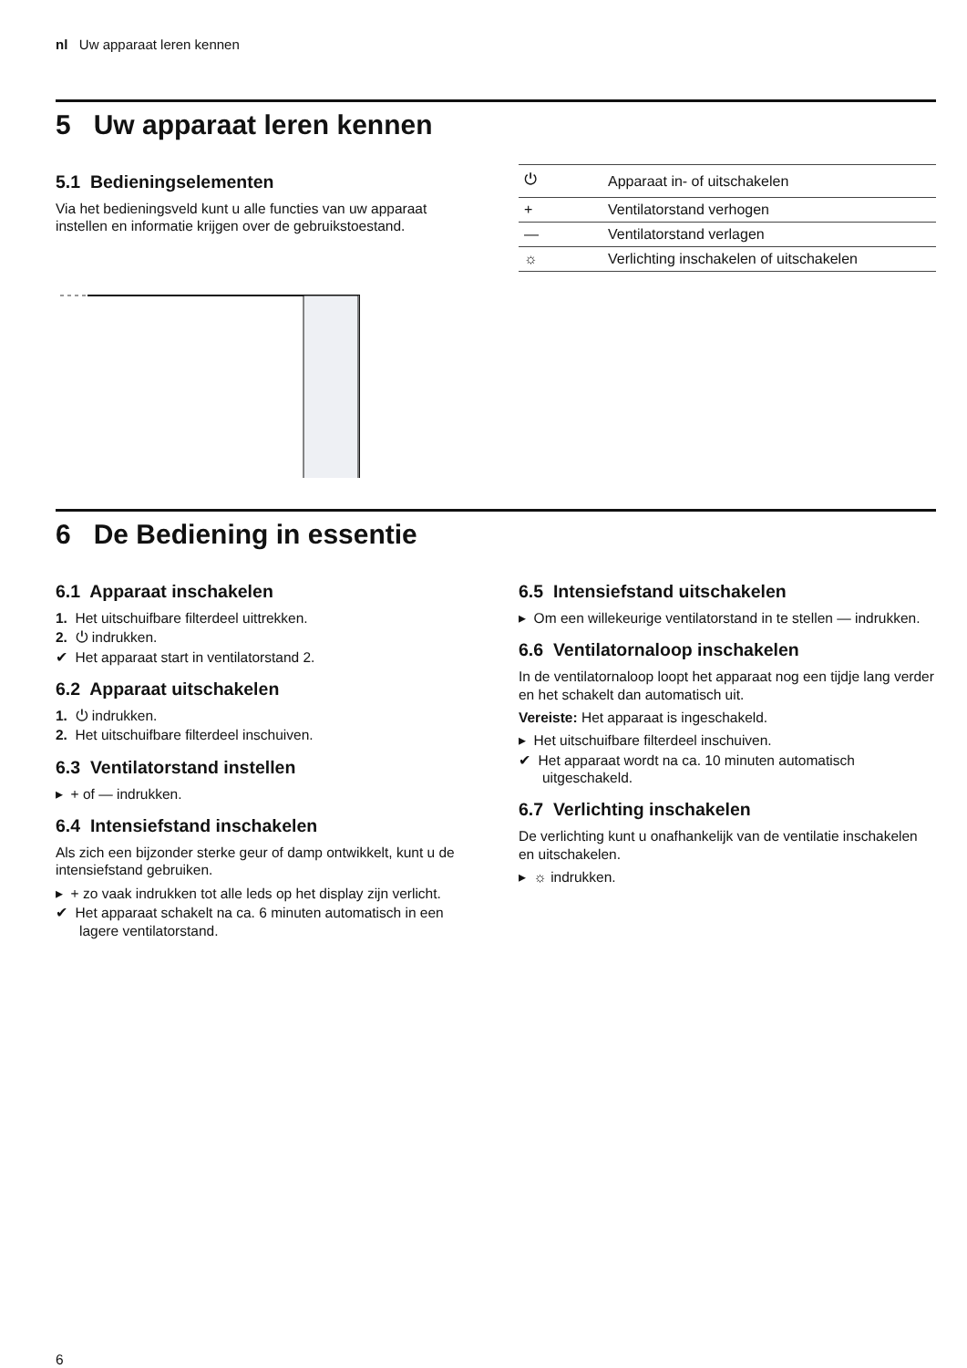nl Uw apparaat leren kennen
5 Uw apparaat leren kennen
5.1 Bedieningselementen
Via het bedieningsveld kunt u alle functies van uw apparaat instellen en informatie krijgen over de gebruikstoestand.
| ⏻ | Apparaat in- of uitschakelen |
| + | Ventilatorstand verhogen |
| — | Ventilatorstand verlagen |
| ☼ | Verlichting inschakelen of uitschakelen |
6 De Bediening in essentie
6.1 Apparaat inschakelen
1. Het uitschuifbare filterdeel uittrekken.
2. ⏻ indrukken.
✔ Het apparaat start in ventilatorstand 2.
6.2 Apparaat uitschakelen
1. ⏻ indrukken.
2. Het uitschuifbare filterdeel inschuiven.
6.3 Ventilatorstand instellen
▸ + of — indrukken.
6.4 Intensiefstand inschakelen
Als zich een bijzonder sterke geur of damp ontwikkelt, kunt u de intensiefstand gebruiken.
▸ + zo vaak indrukken tot alle leds op het display zijn verlicht.
✔ Het apparaat schakelt na ca. 6 minuten automatisch in een lagere ventilatorstand.
6.5 Intensiefstand uitschakelen
▸ Om een willekeurige ventilatorstand in te stellen — indrukken.
6.6 Ventilatornaloop inschakelen
In de ventilatornaloop loopt het apparaat nog een tijdje lang verder en het schakelt dan automatisch uit.
Vereiste: Het apparaat is ingeschakeld.
▸ Het uitschuifbare filterdeel inschuiven.
✔ Het apparaat wordt na ca. 10 minuten automatisch uitgeschakeld.
6.7 Verlichting inschakelen
De verlichting kunt u onafhankelijk van de ventilatie inschakelen en uitschakelen.
▸ ☼ indrukken.
6